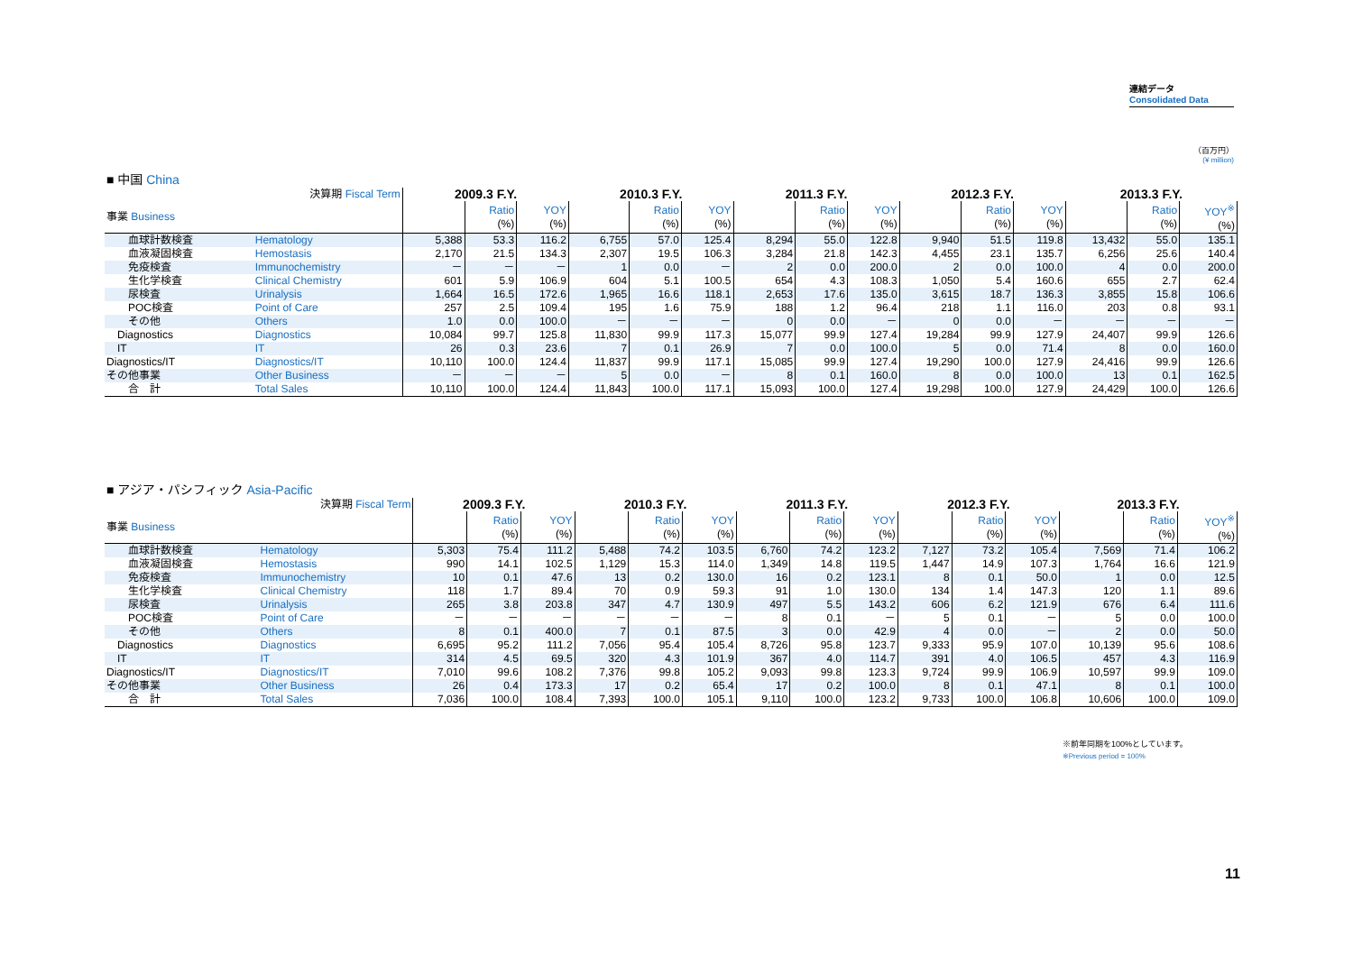連結データ
Consolidated Data
（百万円）
(¥ million)
■ 中国 China
| 決算期 Fiscal Term | | 2009.3 F.Y. | | | 2010.3 F.Y. | | | 2011.3 F.Y. | | | 2012.3 F.Y. | | | 2013.3 F.Y. | | |
| 事業 Business | | | Ratio (%) | YOY (%) | | Ratio (%) | YOY (%) | | Ratio (%) | YOY (%) | | Ratio (%) | YOY (%) | | Ratio (%) | YOY<sup>※</sup> (%) |
| 血球計数検査 | Hematology | 5,388 | 53.3 | 116.2 | 6,755 | 57.0 | 125.4 | 8,294 | 55.0 | 122.8 | 9,940 | 51.5 | 119.8 | 13,432 | 55.0 | 135.1 |
| 血液凝固検査 | Hemostasis | 2,170 | 21.5 | 134.3 | 2,307 | 19.5 | 106.3 | 3,284 | 21.8 | 142.3 | 4,455 | 23.1 | 135.7 | 6,256 | 25.6 | 140.4 |
| 免疫検査 | Immunochemistry | － | － | － | 1 | 0.0 | － | 2 | 0.0 | 200.0 | 2 | 0.0 | 100.0 | 4 | 0.0 | 200.0 |
| 生化学検査 | Clinical Chemistry | 601 | 5.9 | 106.9 | 604 | 5.1 | 100.5 | 654 | 4.3 | 108.3 | 1,050 | 5.4 | 160.6 | 655 | 2.7 | 62.4 |
| 尿検査 | Urinalysis | 1,664 | 16.5 | 172.6 | 1,965 | 16.6 | 118.1 | 2,653 | 17.6 | 135.0 | 3,615 | 18.7 | 136.3 | 3,855 | 15.8 | 106.6 |
| POC検査 | Point of Care | 257 | 2.5 | 109.4 | 195 | 1.6 | 75.9 | 188 | 1.2 | 96.4 | 218 | 1.1 | 116.0 | 203 | 0.8 | 93.1 |
| その他 | Others | 1.0 | 0.0 | 100.0 | － | － | － | 0 | 0.0 | － | 0 | 0.0 | － | － | － | － |
| Diagnostics | Diagnostics | 10,084 | 99.7 | 125.8 | 11,830 | 99.9 | 117.3 | 15,077 | 99.9 | 127.4 | 19,284 | 99.9 | 127.9 | 24,407 | 99.9 | 126.6 |
| IT | IT | 26 | 0.3 | 23.6 | 7 | 0.1 | 26.9 | 7 | 0.0 | 100.0 | 5 | 0.0 | 71.4 | 8 | 0.0 | 160.0 |
| Diagnostics/IT | Diagnostics/IT | 10,110 | 100.0 | 124.4 | 11,837 | 99.9 | 117.1 | 15,085 | 99.9 | 127.4 | 19,290 | 100.0 | 127.9 | 24,416 | 99.9 | 126.6 |
| その他事業 | Other Business | － | － | － | 5 | 0.0 | － | 8 | 0.1 | 160.0 | 8 | 0.0 | 100.0 | 13 | 0.1 | 162.5 |
| 合 計 | Total Sales | 10,110 | 100.0 | 124.4 | 11,843 | 100.0 | 117.1 | 15,093 | 100.0 | 127.4 | 19,298 | 100.0 | 127.9 | 24,429 | 100.0 | 126.6 |
■ アジア・パシフィック Asia-Pacific
| 決算期 Fiscal Term | | 2009.3 F.Y. | | | 2010.3 F.Y. | | | 2011.3 F.Y. | | | 2012.3 F.Y. | | | 2013.3 F.Y. | | |
| 事業 Business | | | Ratio (%) | YOY (%) | | Ratio (%) | YOY (%) | | Ratio (%) | YOY (%) | | Ratio (%) | YOY (%) | | Ratio (%) | YOY<sup>※</sup> (%) |
| 血球計数検査 | Hematology | 5,303 | 75.4 | 111.2 | 5,488 | 74.2 | 103.5 | 6,760 | 74.2 | 123.2 | 7,127 | 73.2 | 105.4 | 7,569 | 71.4 | 106.2 |
| 血液凝固検査 | Hemostasis | 990 | 14.1 | 102.5 | 1,129 | 15.3 | 114.0 | 1,349 | 14.8 | 119.5 | 1,447 | 14.9 | 107.3 | 1,764 | 16.6 | 121.9 |
| 免疫検査 | Immunochemistry | 10 | 0.1 | 47.6 | 13 | 0.2 | 130.0 | 16 | 0.2 | 123.1 | 8 | 0.1 | 50.0 | 1 | 0.0 | 12.5 |
| 生化学検査 | Clinical Chemistry | 118 | 1.7 | 89.4 | 70 | 0.9 | 59.3 | 91 | 1.0 | 130.0 | 134 | 1.4 | 147.3 | 120 | 1.1 | 89.6 |
| 尿検査 | Urinalysis | 265 | 3.8 | 203.8 | 347 | 4.7 | 130.9 | 497 | 5.5 | 143.2 | 606 | 6.2 | 121.9 | 676 | 6.4 | 111.6 |
| POC検査 | Point of Care | － | － | － | － | － | － | 8 | 0.1 | － | 5 | 0.1 | － | 5 | 0.0 | 100.0 |
| その他 | Others | 8 | 0.1 | 400.0 | 7 | 0.1 | 87.5 | 3 | 0.0 | 42.9 | 4 | 0.0 | － | 2 | 0.0 | 50.0 |
| Diagnostics | Diagnostics | 6,695 | 95.2 | 111.2 | 7,056 | 95.4 | 105.4 | 8,726 | 95.8 | 123.7 | 9,333 | 95.9 | 107.0 | 10,139 | 95.6 | 108.6 |
| IT | IT | 314 | 4.5 | 69.5 | 320 | 4.3 | 101.9 | 367 | 4.0 | 114.7 | 391 | 4.0 | 106.5 | 457 | 4.3 | 116.9 |
| Diagnostics/IT | Diagnostics/IT | 7,010 | 99.6 | 108.2 | 7,376 | 99.8 | 105.2 | 9,093 | 99.8 | 123.3 | 9,724 | 99.9 | 106.9 | 10,597 | 99.9 | 109.0 |
| その他事業 | Other Business | 26 | 0.4 | 173.3 | 17 | 0.2 | 65.4 | 17 | 0.2 | 100.0 | 8 | 0.1 | 47.1 | 8 | 0.1 | 100.0 |
| 合 計 | Total Sales | 7,036 | 100.0 | 108.4 | 7,393 | 100.0 | 105.1 | 9,110 | 100.0 | 123.2 | 9,733 | 100.0 | 106.8 | 10,606 | 100.0 | 109.0 |
※前年同期を100%としています。
※Previous period = 100%
11